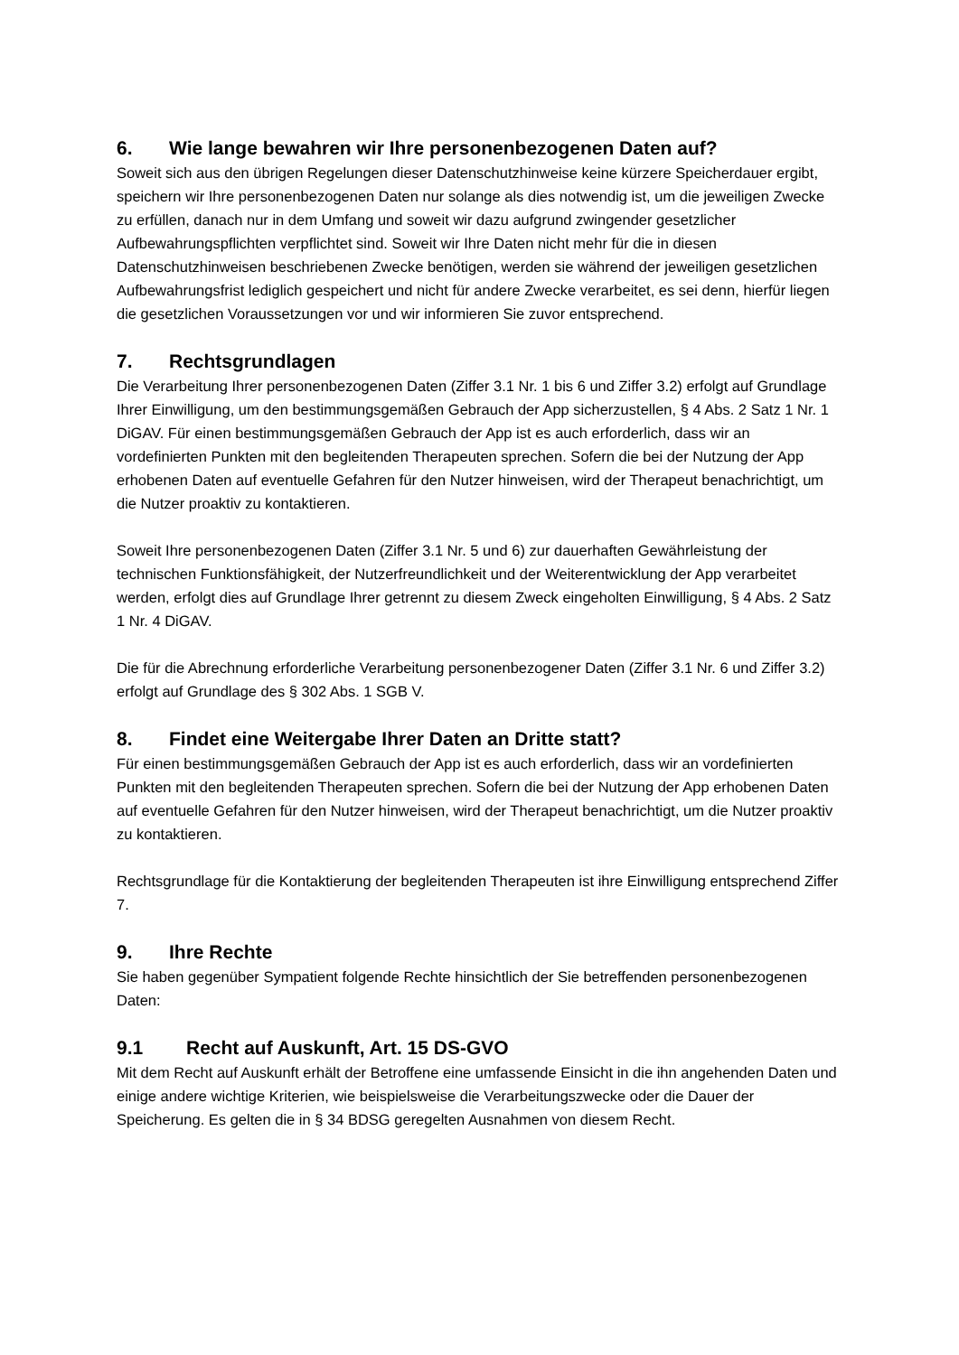6. Wie lange bewahren wir Ihre personenbezogenen Daten auf?
Soweit sich aus den übrigen Regelungen dieser Datenschutzhinweise keine kürzere Speicherdauer ergibt, speichern wir Ihre personenbezogenen Daten nur solange als dies notwendig ist, um die jeweiligen Zwecke zu erfüllen, danach nur in dem Umfang und soweit wir dazu aufgrund zwingender gesetzlicher Aufbewahrungspflichten verpflichtet sind. Soweit wir Ihre Daten nicht mehr für die in diesen Datenschutzhinweisen beschriebenen Zwecke benötigen, werden sie während der jeweiligen gesetzlichen Aufbewahrungsfrist lediglich gespeichert und nicht für andere Zwecke verarbeitet, es sei denn, hierfür liegen die gesetzlichen Voraussetzungen vor und wir informieren Sie zuvor entsprechend.
7. Rechtsgrundlagen
Die Verarbeitung Ihrer personenbezogenen Daten (Ziffer 3.1 Nr. 1 bis 6 und Ziffer 3.2) erfolgt auf Grundlage Ihrer Einwilligung, um den bestimmungsgemäßen Gebrauch der App sicherzustellen, § 4 Abs. 2 Satz 1 Nr. 1 DiGAV. Für einen bestimmungsgemäßen Gebrauch der App ist es auch erforderlich, dass wir an vordefinierten Punkten mit den begleitenden Therapeuten sprechen. Sofern die bei der Nutzung der App erhobenen Daten auf eventuelle Gefahren für den Nutzer hinweisen, wird der Therapeut benachrichtigt, um die Nutzer proaktiv zu kontaktieren.
Soweit Ihre personenbezogenen Daten (Ziffer 3.1 Nr. 5 und 6) zur dauerhaften Gewährleistung der technischen Funktionsfähigkeit, der Nutzerfreundlichkeit und der Weiterentwicklung der App verarbeitet werden, erfolgt dies auf Grundlage Ihrer getrennt zu diesem Zweck eingeholten Einwilligung, § 4 Abs. 2 Satz 1 Nr. 4 DiGAV.
Die für die Abrechnung erforderliche Verarbeitung personenbezogener Daten (Ziffer 3.1 Nr. 6 und Ziffer 3.2) erfolgt auf Grundlage des § 302 Abs. 1 SGB V.
8. Findet eine Weitergabe Ihrer Daten an Dritte statt?
Für einen bestimmungsgemäßen Gebrauch der App ist es auch erforderlich, dass wir an vordefinierten Punkten mit den begleitenden Therapeuten sprechen. Sofern die bei der Nutzung der App erhobenen Daten auf eventuelle Gefahren für den Nutzer hinweisen, wird der Therapeut benachrichtigt, um die Nutzer proaktiv zu kontaktieren.
Rechtsgrundlage für die Kontaktierung der begleitenden Therapeuten ist ihre Einwilligung entsprechend Ziffer 7.
9. Ihre Rechte
Sie haben gegenüber Sympatient folgende Rechte hinsichtlich der Sie betreffenden personenbezogenen Daten:
9.1 Recht auf Auskunft, Art. 15 DS-GVO
Mit dem Recht auf Auskunft erhält der Betroffene eine umfassende Einsicht in die ihn angehenden Daten und einige andere wichtige Kriterien, wie beispielsweise die Verarbeitungszwecke oder die Dauer der Speicherung. Es gelten die in § 34 BDSG geregelten Ausnahmen von diesem Recht.